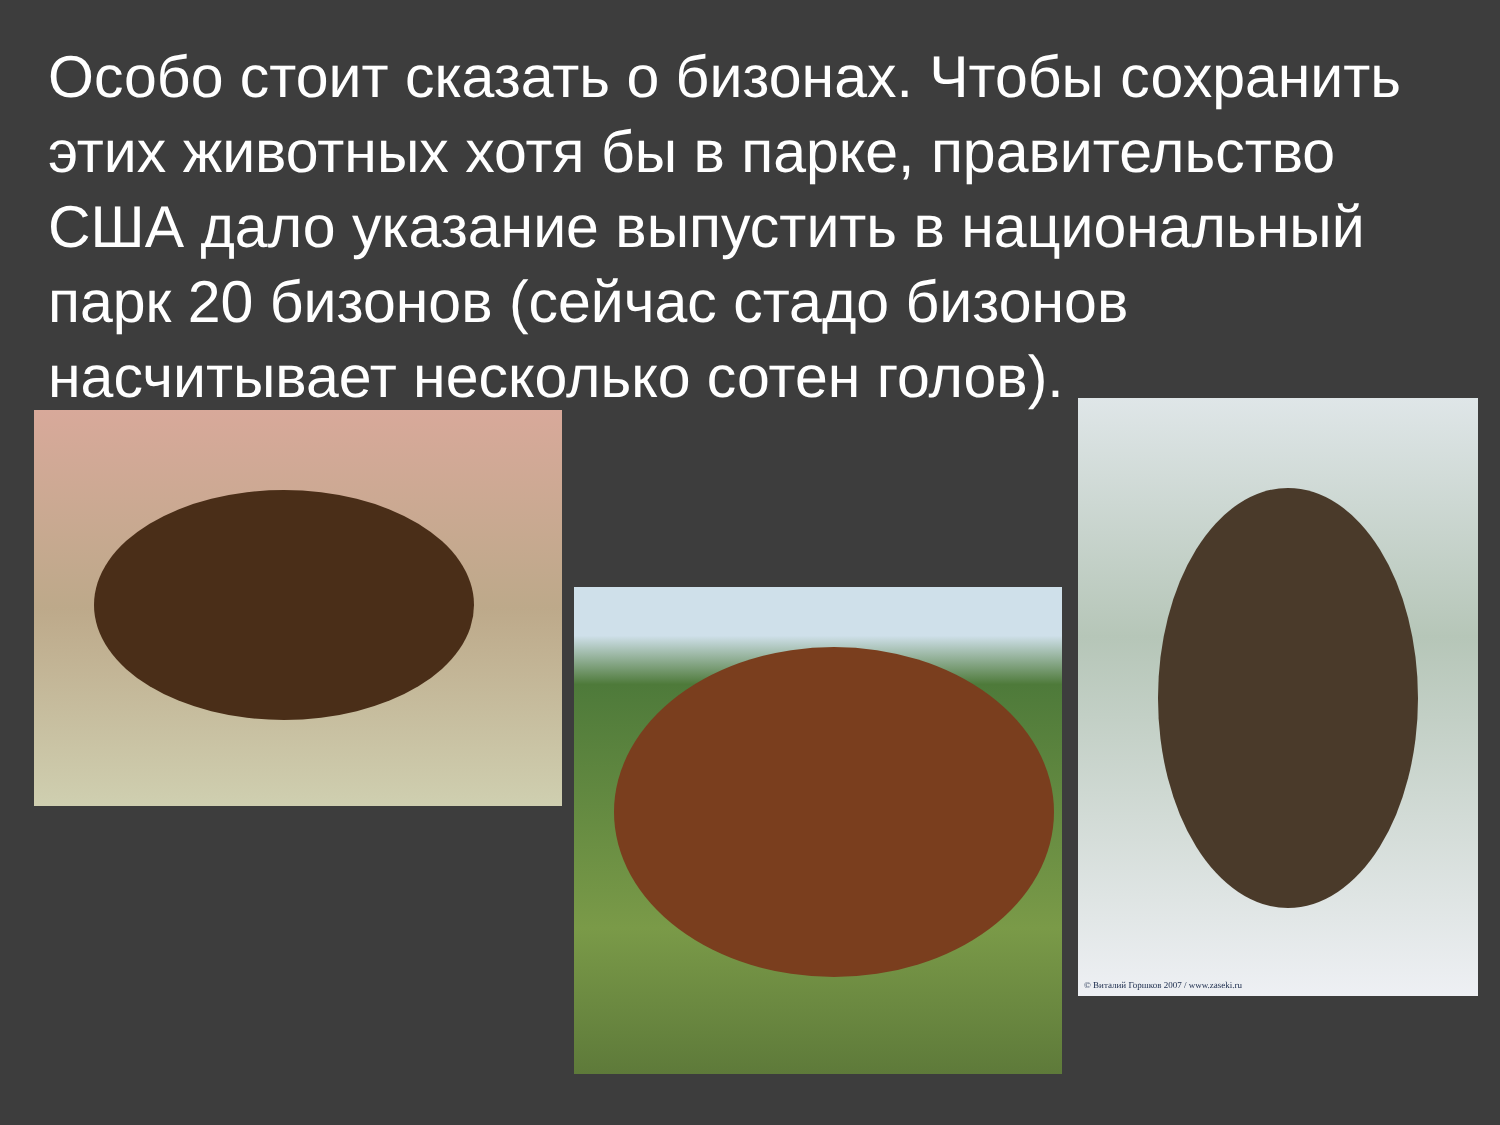Особо стоит сказать о бизонах. Чтобы сохранить этих животных хотя бы в парке, правительство США дало указание выпустить в национальный парк 20 бизонов (сейчас стадо бизонов насчитывает несколько сотен голов).
© Виталий Горшков 2007 / www.zaseki.ru